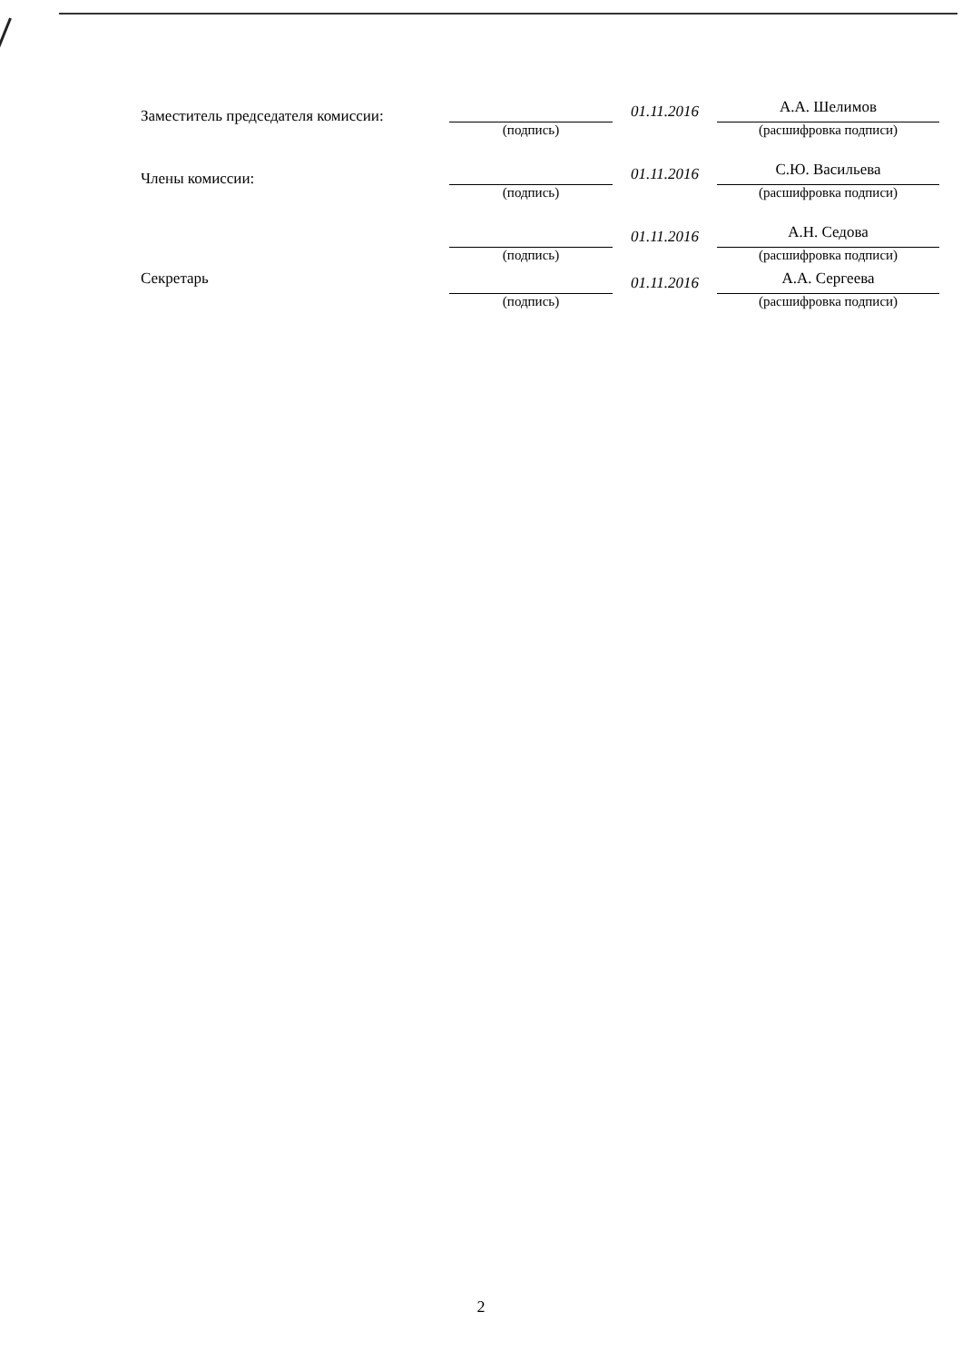Заместитель председателя комиссии:
(подпись)
01.11.2016
А.А. Шелимов
(расшифровка подписи)
Члены комиссии:
(подпись)
01.11.2016
С.Ю. Васильева
(расшифровка подписи)
(подпись)
01.11.2016
А.Н. Седова
(расшифровка подписи)
Секретарь (подпись)
01.11.2016
А.А. Сергеева
(расшифровка подписи)
2